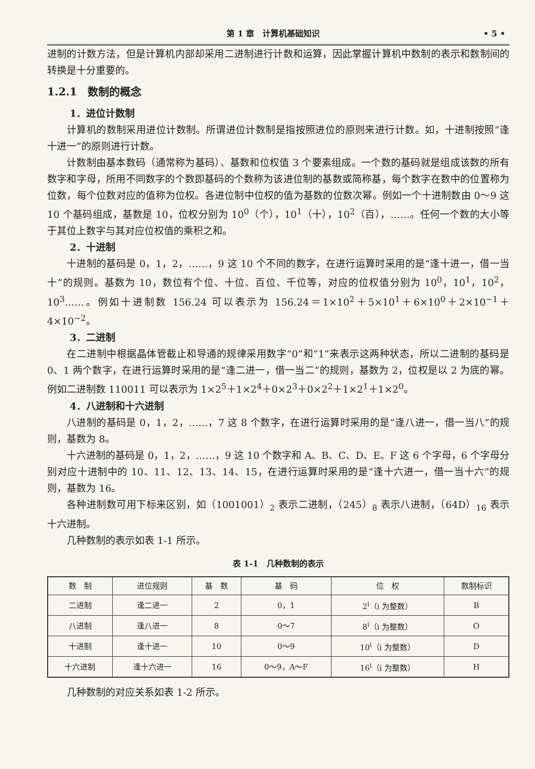第 1 章　计算机基础知识 • 5 •
进制的计数方法，但是计算机内部却采用二进制进行计数和运算，因此掌握计算机中数制的表示和数制间的转换是十分重要的。
1.2.1　数制的概念
1．进位计数制
计算机的数制采用进位计数制。所谓进位计数制是指按照进位的原则来进行计数。如，十进制按照“逢十进一”的原则进行计数。
计数制由基本数码（通常称为基码）、基数和位权值 3 个要素组成。一个数的基码就是组成该数的所有数字和字母，所用不同数字的个数即基码的个数称为该进位制的基数或简称基，每个数字在数中的位置称为位数，每个位数对应的值称为位权。各进位制中位权的值为基数的位数次幂。例如一个十进制数由 0～9 这 10 个基码组成，基数是 10，位权分别为 10<sup>0</sup>（个），10<sup>1</sup>（十），10<sup>2</sup>（百），……。任何一个数的大小等于其位上数字与其对应位权值的乘积之和。
2．十进制
十进制的基码是 0，1，2，……，9 这 10 个不同的数字，在进行运算时采用的是“逢十进一，借一当十”的规则。基数为 10，数位有个位、十位、百位、千位等，对应的位权值分别为 10<sup>0</sup>，10<sup>1</sup>，10<sup>2</sup>，10<sup>3</sup>……。例如十进制数 156.24 可以表示为 156.24＝1×10<sup>2</sup>＋5×10<sup>1</sup>＋6×10<sup>0</sup>＋2×10<sup>−1</sup>＋4×10<sup>−2</sup>。
3．二进制
在二进制中根据晶体管截止和导通的规律采用数字“0”和“1”来表示这两种状态，所以二进制的基码是 0、1 两个数字，在进行运算时采用的是“逢二进一，借一当二”的规则，基数为 2，位权是以 2 为底的幂。例如二进制数 110011 可以表示为 1×2<sup>5</sup>＋1×2<sup>4</sup>＋0×2<sup>3</sup>＋0×2<sup>2</sup>＋1×2<sup>1</sup>＋1×2<sup>0</sup>。
4．八进制和十六进制
八进制的基码是 0，1，2，……，7 这 8 个数字，在进行运算时采用的是“逢八进一，借一当八”的规则，基数为 8。
十六进制的基码是 0，1，2，……，9 这 10 个数字和 A、B、C、D、E、F 这 6 个字母，6 个字母分别对应十进制中的 10、11、12、13、14、15，在进行运算时采用的是“逢十六进一，借一当十六”的规则，基数为 16。
各种进制数可用下标来区别，如（1001001）<sub>2</sub> 表示二进制，（245）<sub>8</sub> 表示八进制，（64D）<sub>16</sub> 表示十六进制。
几种数制的表示如表 1-1 所示。
表 1-1　几种数制的表示
| 数 制 | 进位规则 | 基 数 | 基 码 | 位 权 | 数制标识 |
| --- | --- | --- | --- | --- | --- |
| 二进制 | 逢二进一 | 2 | 0，1 | 2<sup>i</sup>（i 为整数） | B |
| 八进制 | 逢八进一 | 8 | 0～7 | 8<sup>i</sup>（i 为整数） | O |
| 十进制 | 逢十进一 | 10 | 0～9 | 10<sup>i</sup>（i 为整数） | D |
| 十六进制 | 逢十六进一 | 16 | 0～9，A～F | 16<sup>i</sup>（i 为整数） | H |
几种数制的对应关系如表 1-2 所示。